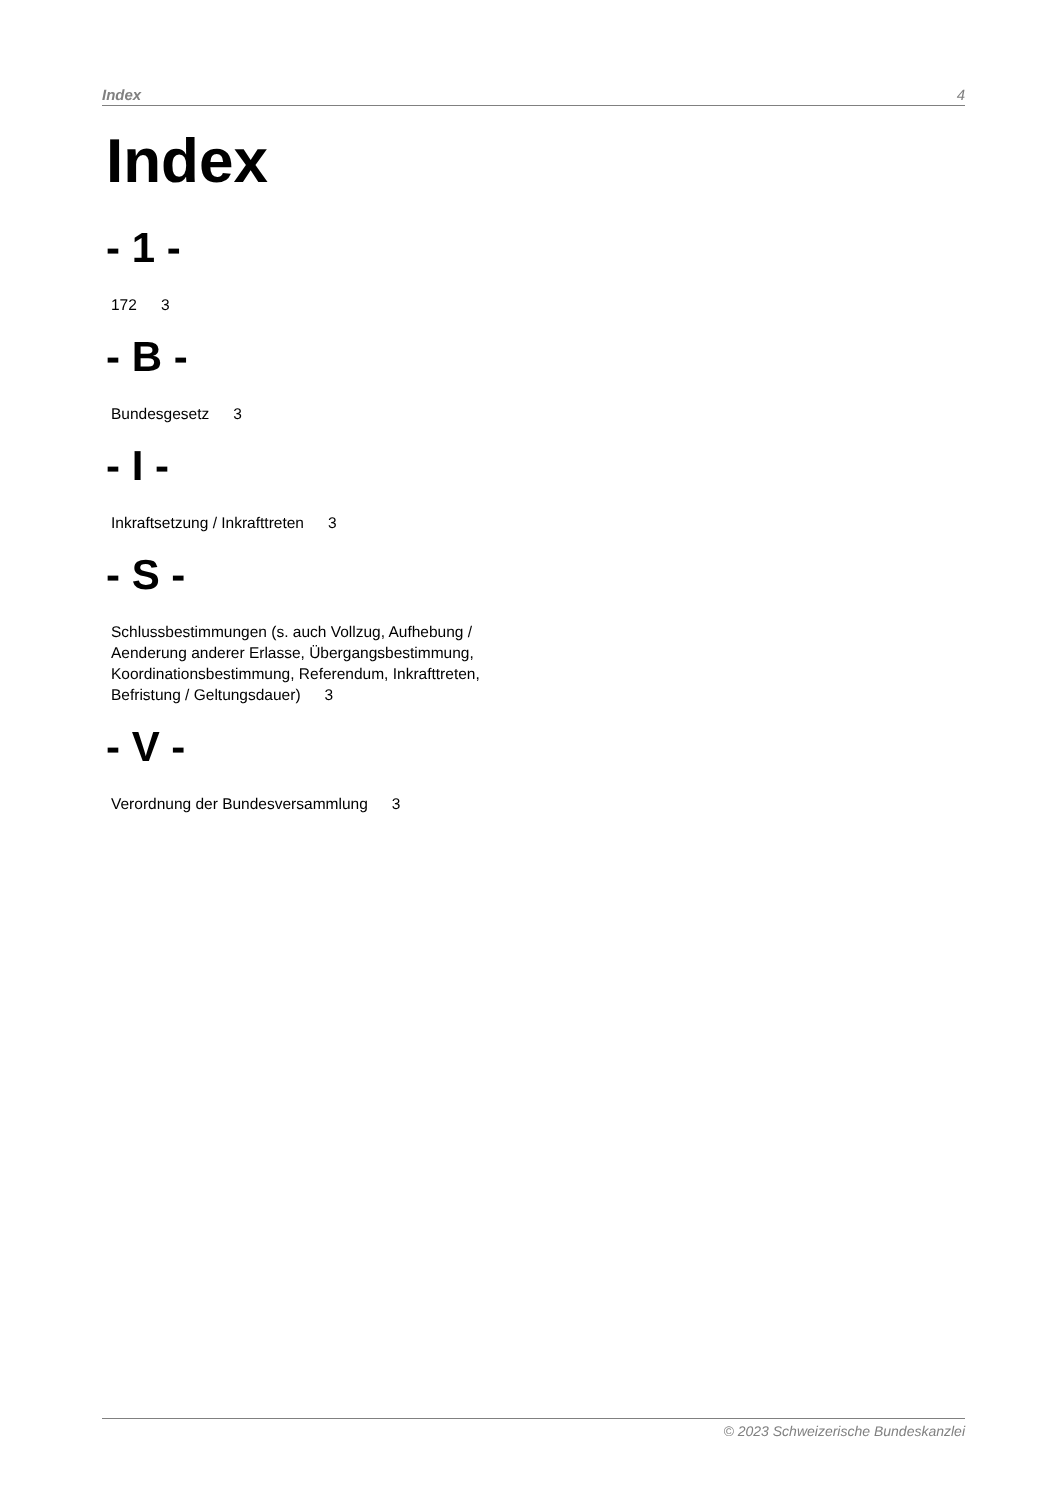Index 4
Index
- 1 -
172 3
- B -
Bundesgesetz 3
- I -
Inkraftsetzung / Inkrafttreten 3
- S -
Schlussbestimmungen (s. auch Vollzug, Aufhebung / Aenderung anderer Erlasse, Übergangsbestimmung, Koordinationsbestimmung, Referendum, Inkrafttreten, Befristung / Geltungsdauer) 3
- V -
Verordnung der Bundesversammlung 3
© 2023 Schweizerische Bundeskanzlei